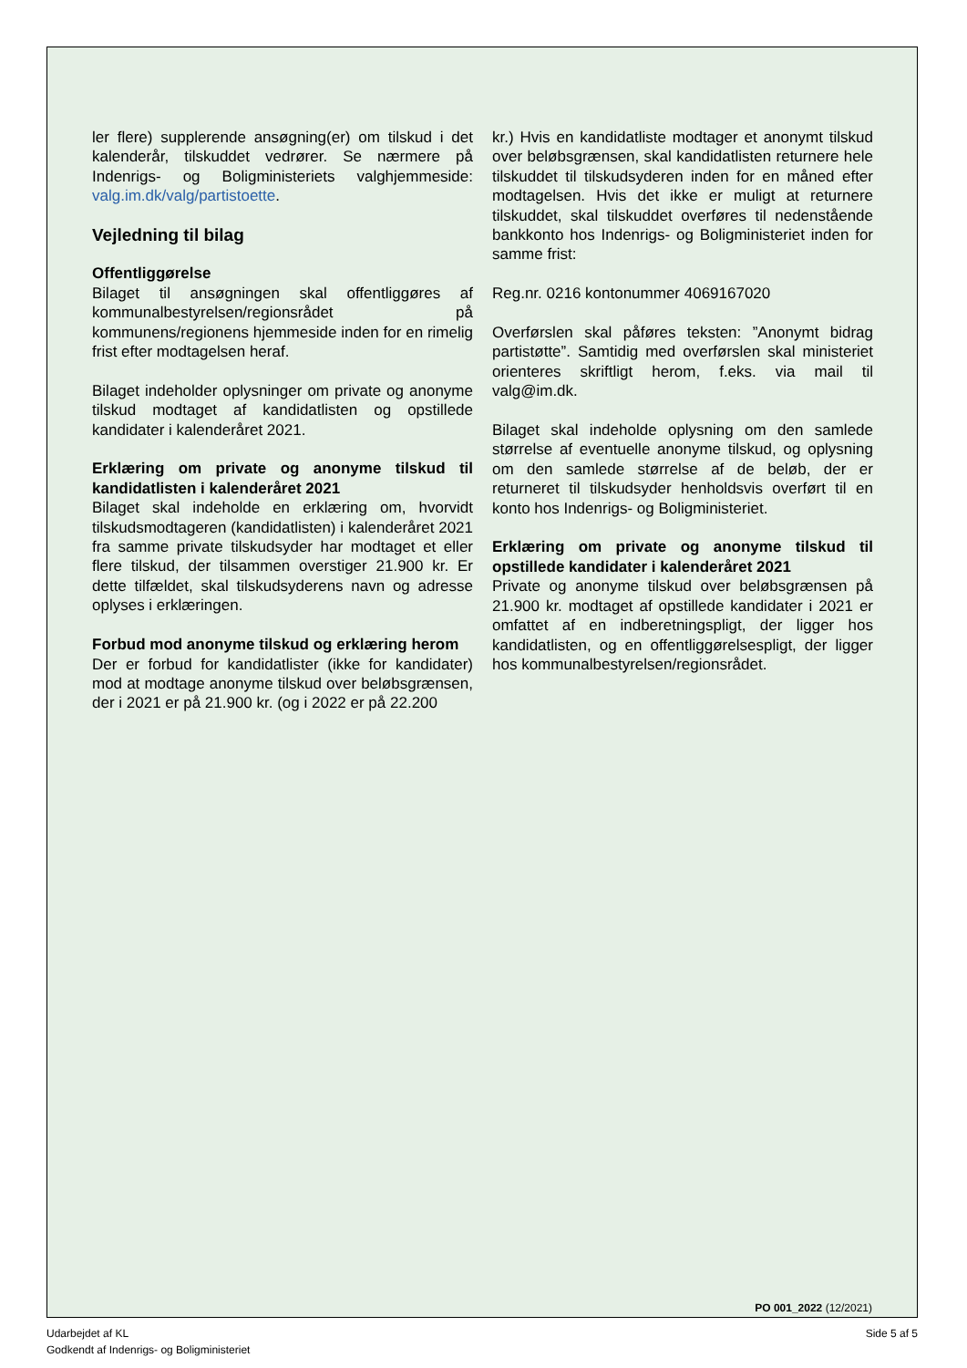ler flere) supplerende ansøgning(er) om tilskud i det kalenderår, tilskuddet vedrører. Se nærmere på Indenrigs- og Boligministeriets valghjemmeside: valg.im.dk/valg/partistoette.
Vejledning til bilag
Offentliggørelse
Bilaget til ansøgningen skal offentliggøres af kommunalbestyrelsen/regionsrådet på kommunens/regionens hjemmeside inden for en rimelig frist efter modtagelsen heraf.
Bilaget indeholder oplysninger om private og anonyme tilskud modtaget af kandidatlisten og opstillede kandidater i kalenderåret 2021.
Erklæring om private og anonyme tilskud til kandidatlisten i kalenderåret 2021
Bilaget skal indeholde en erklæring om, hvorvidt tilskudsmodtageren (kandidatlisten) i kalenderåret 2021 fra samme private tilskudsyder har modtaget et eller flere tilskud, der tilsammen overstiger 21.900 kr. Er dette tilfældet, skal tilskudsyderens navn og adresse oplyses i erklæringen.
Forbud mod anonyme tilskud og erklæring herom
Der er forbud for kandidatlister (ikke for kandidater) mod at modtage anonyme tilskud over beløbsgrænsen, der i 2021 er på 21.900 kr. (og i 2022 er på 22.200
kr.) Hvis en kandidatliste modtager et anonymt tilskud over beløbsgrænsen, skal kandidatlisten returnere hele tilskuddet til tilskudsyderen inden for en måned efter modtagelsen. Hvis det ikke er muligt at returnere tilskuddet, skal tilskuddet overføres til nedenstående bankkonto hos Indenrigs- og Boligministeriet inden for samme frist:
Reg.nr. 0216 kontonummer 4069167020
Overførslen skal påføres teksten: ”Anonymt bidrag partistøtte”. Samtidig med overførslen skal ministeriet orienteres skriftligt herom, f.eks. via mail til valg@im.dk.
Bilaget skal indeholde oplysning om den samlede størrelse af eventuelle anonyme tilskud, og oplysning om den samlede størrelse af de beløb, der er returneret til tilskudsyder henholdsvis overført til en konto hos Indenrigs- og Boligministeriet.
Erklæring om private og anonyme tilskud til opstillede kandidater i kalenderåret 2021
Private og anonyme tilskud over beløbsgrænsen på 21.900 kr. modtaget af opstillede kandidater i 2021 er omfattet af en indberetningspligt, der ligger hos kandidatlisten, og en offentliggørelsespligt, der ligger hos kommunalbestyrelsen/regionsrådet.
PO 001_2022 (12/2021)
Udarbejdet af KL
Godkendt af Indenrigs- og Boligministeriet
Side 5 af 5